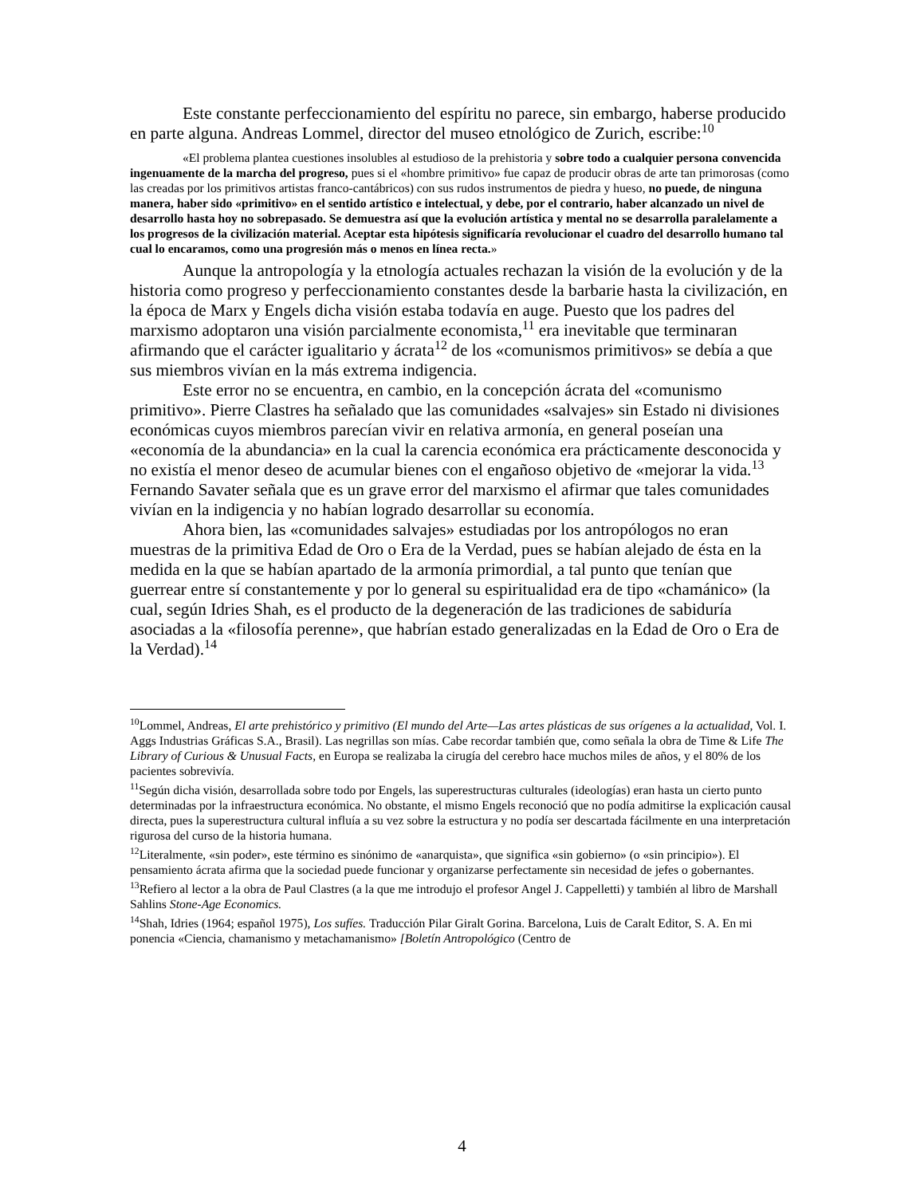Este constante perfeccionamiento del espíritu no parece, sin embargo, haberse producido en parte alguna. Andreas Lommel, director del museo etnológico de Zurich, escribe:<sup>10</sup>
«El problema plantea cuestiones insolubles al estudioso de la prehistoria y sobre todo a cualquier persona convencida ingenuamente de la marcha del progreso, pues si el «hombre primitivo» fue capaz de producir obras de arte tan primorosas (como las creadas por los primitivos artistas franco-cantábricos) con sus rudos instrumentos de piedra y hueso, no puede, de ninguna manera, haber sido «primitivo» en el sentido artístico e intelectual, y debe, por el contrario, haber alcanzado un nivel de desarrollo hasta hoy no sobrepasado. Se demuestra así que la evolución artística y mental no se desarrolla paralelamente a los progresos de la civilización material. Aceptar esta hipótesis significaría revolucionar el cuadro del desarrollo humano tal cual lo encaramos, como una progresión más o menos en línea recta.»
Aunque la antropología y la etnología actuales rechazan la visión de la evolución y de la historia como progreso y perfeccionamiento constantes desde la barbarie hasta la civilización, en la época de Marx y Engels dicha visión estaba todavía en auge. Puesto que los padres del marxismo adoptaron una visión parcialmente economista,<sup>11</sup> era inevitable que terminaran afirmando que el carácter igualitario y ácrata<sup>12</sup> de los «comunismos primitivos» se debía a que sus miembros vivían en la más extrema indigencia.
Este error no se encuentra, en cambio, en la concepción ácrata del «comunismo primitivo». Pierre Clastres ha señalado que las comunidades «salvajes» sin Estado ni divisiones económicas cuyos miembros parecían vivir en relativa armonía, en general poseían una «economía de la abundancia» en la cual la carencia económica era prácticamente desconocida y no existía el menor deseo de acumular bienes con el engañoso objetivo de «mejorar la vida.<sup>13</sup> Fernando Savater señala que es un grave error del marxismo el afirmar que tales comunidades vivían en la indigencia y no habían logrado desarrollar su economía.
Ahora bien, las «comunidades salvajes» estudiadas por los antropólogos no eran muestras de la primitiva Edad de Oro o Era de la Verdad, pues se habían alejado de ésta en la medida en la que se habían apartado de la armonía primordial, a tal punto que tenían que guerrear entre sí constantemente y por lo general su espiritualidad era de tipo «chamánico» (la cual, según Idries Shah, es el producto de la degeneración de las tradiciones de sabiduría asociadas a la «filosofía perenne», que habrían estado generalizadas en la Edad de Oro o Era de la Verdad).<sup>14</sup>
<sup>10</sup> Lommel, Andreas, El arte prehistórico y primitivo (El mundo del Arte—Las artes plásticas de sus orígenes a la actualidad, Vol. I. Aggs Industrias Gráficas S.A., Brasil). Las negrillas son mías. Cabe recordar también que, como señala la obra de Time & Life The Library of Curious & Unusual Facts, en Europa se realizaba la cirugía del cerebro hace muchos miles de años, y el 80% de los pacientes sobrevivía.
<sup>11</sup> Según dicha visión, desarrollada sobre todo por Engels, las superestructuras culturales (ideologías) eran hasta un cierto punto determinadas por la infraestructura económica. No obstante, el mismo Engels reconoció que no podía admitirse la explicación causal directa, pues la superestructura cultural influía a su vez sobre la estructura y no podía ser descartada fácilmente en una interpretación rigurosa del curso de la historia humana.
<sup>12</sup> Literalmente, «sin poder», este término es sinónimo de «anarquista», que significa «sin gobierno» (o «sin principio»). El pensamiento ácrata afirma que la sociedad puede funcionar y organizarse perfectamente sin necesidad de jefes o gobernantes.
<sup>13</sup> Refiero al lector a la obra de Paul Clastres (a la que me introdujo el profesor Angel J. Cappelletti) y también al libro de Marshall Sahlins Stone-Age Economics.
<sup>14</sup> Shah, Idries (1964; español 1975), Los sufíes. Traducción Pilar Giralt Gorina. Barcelona, Luis de Caralt Editor, S. A. En mi ponencia «Ciencia, chamanismo y metachamanismo» [Boletín Antropológico (Centro de
4